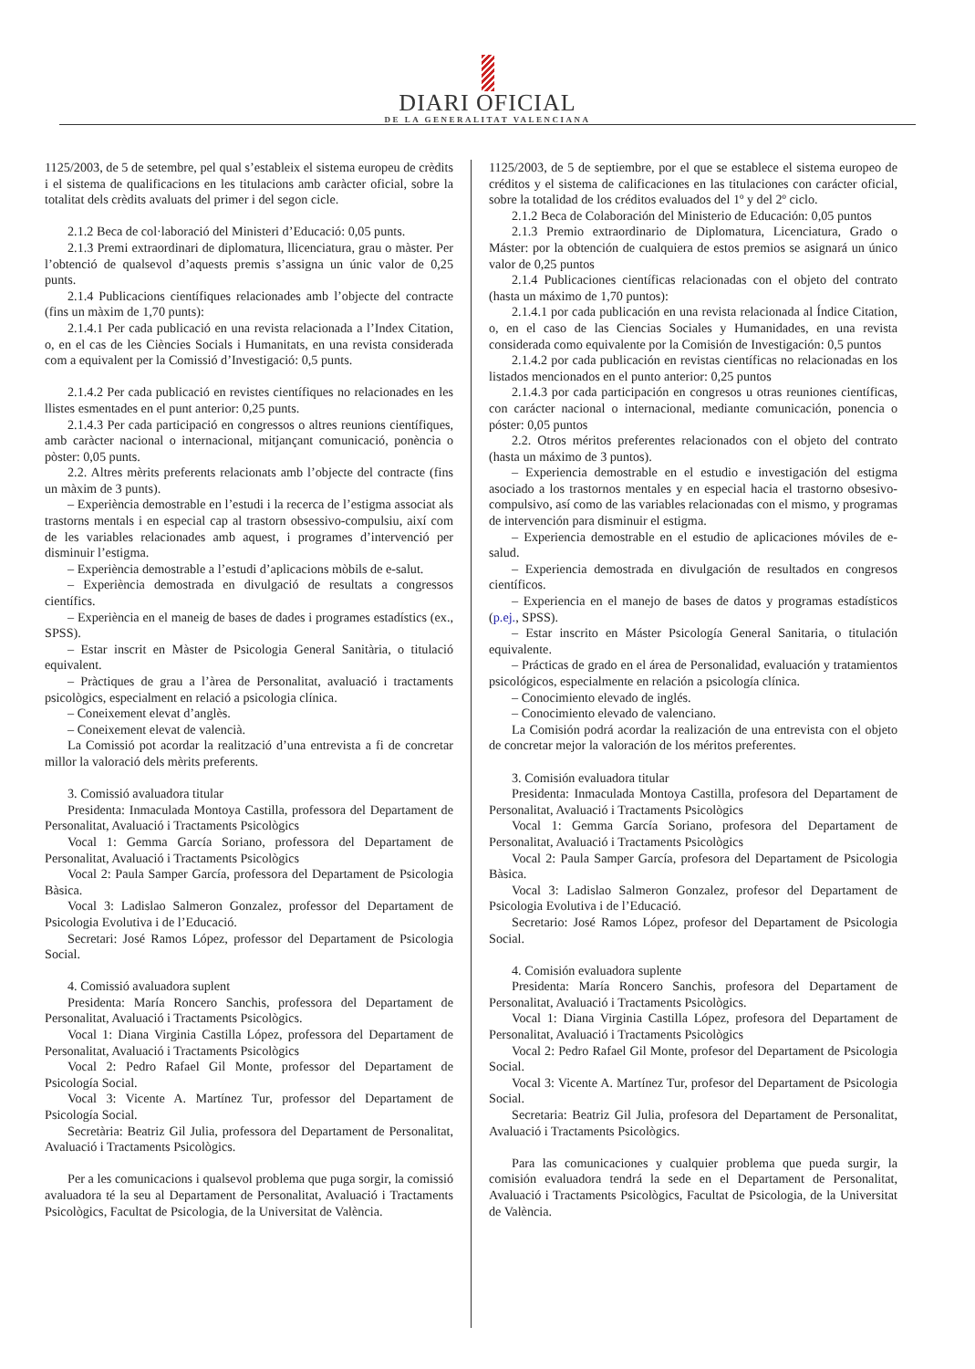DIARI OFICIAL
DE LA GENERALITAT VALENCIANA
1125/2003, de 5 de setembre, pel qual s’estableix el sistema europeu de crèdits i el sistema de qualificacions en les titulacions amb caràcter oficial, sobre la totalitat dels crèdits avaluats del primer i del segon cicle.
2.1.2 Beca de col·laboració del Ministeri d’Educació: 0,05 punts.
2.1.3 Premi extraordinari de diplomatura, llicenciatura, grau o màster. Per l’obtenció de qualsevol d’aquests premis s’assigna un únic valor de 0,25 punts.
2.1.4 Publicacions científiques relacionades amb l’objecte del contracte (fins un màxim de 1,70 punts):
2.1.4.1 Per cada publicació en una revista relacionada a l’Index Citation, o, en el cas de les Ciències Socials i Humanitats, en una revista considerada com a equivalent per la Comissió d’Investigació: 0,5 punts.
2.1.4.2 Per cada publicació en revistes científiques no relacionades en les llistes esmentades en el punt anterior: 0,25 punts.
2.1.4.3 Per cada participació en congressos o altres reunions científiques, amb caràcter nacional o internacional, mitjançant comunicació, ponència o pòster: 0,05 punts.
2.2. Altres mèrits preferents relacionats amb l’objecte del contracte (fins un màxim de 3 punts).
– Experiència demostrable en l’estudi i la recerca de l’estigma associat als trastorns mentals i en especial cap al trastorn obsessivo-compulsiu, així com de les variables relacionades amb aquest, i programes d’intervenció per disminuir l’estigma.
– Experiència demostrable a l’estudi d’aplicacions mòbils de e-salut.
– Experiència demostrada en divulgació de resultats a congressos científics.
– Experiència en el maneig de bases de dades i programes estadístics (ex., SPSS).
– Estar inscrit en Màster de Psicologia General Sanitària, o titulació equivalent.
– Pràctiques de grau a l’àrea de Personalitat, avaluació i tractaments psicològics, especialment en relació a psicologia clínica.
– Coneixement elevat d’anglès.
– Coneixement elevat de valencià.
La Comissió pot acordar la realització d’una entrevista a fi de concretar millor la valoració dels mèrits preferents.
3. Comissió avaluadora titular
Presidenta: Inmaculada Montoya Castilla, professora del Departament de Personalitat, Avaluació i Tractaments Psicològics
Vocal 1: Gemma García Soriano, professora del Departament de Personalitat, Avaluació i Tractaments Psicològics
Vocal 2: Paula Samper García, professora del Departament de Psicologia Bàsica.
Vocal 3: Ladislao Salmeron Gonzalez, professor del Departament de Psicologia Evolutiva i de l’Educació.
Secretari: José Ramos López, professor del Departament de Psicologia Social.
4. Comissió avaluadora suplent
Presidenta: María Roncero Sanchis, professora del Departament de Personalitat, Avaluació i Tractaments Psicològics.
Vocal 1: Diana Virginia Castilla López, professora del Departament de Personalitat, Avaluació i Tractaments Psicològics
Vocal 2: Pedro Rafael Gil Monte, professor del Departament de Psicología Social.
Vocal 3: Vicente A. Martínez Tur, professor del Departament de Psicología Social.
Secretària: Beatriz Gil Julia, professora del Departament de Personalitat, Avaluació i Tractaments Psicològics.
Per a les comunicacions i qualsevol problema que puga sorgir, la comissió avaluadora té la seu al Departament de Personalitat, Avaluació i Tractaments Psicològics, Facultat de Psicologia, de la Universitat de València.
1125/2003, de 5 de septiembre, por el que se establece el sistema europeo de créditos y el sistema de calificaciones en las titulaciones con carácter oficial, sobre la totalidad de los créditos evaluados del 1º y del 2º ciclo.
2.1.2 Beca de Colaboración del Ministerio de Educación: 0,05 puntos
2.1.3 Premio extraordinario de Diplomatura, Licenciatura, Grado o Máster: por la obtención de cualquiera de estos premios se asignará un único valor de 0,25 puntos
2.1.4 Publicaciones científicas relacionadas con el objeto del contrato (hasta un máximo de 1,70 puntos):
2.1.4.1 por cada publicación en una revista relacionada al Índice Citation, o, en el caso de las Ciencias Sociales y Humanidades, en una revista considerada como equivalente por la Comisión de Investigación: 0,5 puntos
2.1.4.2 por cada publicación en revistas científicas no relacionadas en los listados mencionados en el punto anterior: 0,25 puntos
2.1.4.3 por cada participación en congresos u otras reuniones científicas, con carácter nacional o internacional, mediante comunicación, ponencia o póster: 0,05 puntos
2.2. Otros méritos preferentes relacionados con el objeto del contrato (hasta un máximo de 3 puntos).
– Experiencia demostrable en el estudio e investigación del estigma asociado a los trastornos mentales y en especial hacia el trastorno obsesivo-compulsivo, así como de las variables relacionadas con el mismo, y programas de intervención para disminuir el estigma.
– Experiencia demostrable en el estudio de aplicaciones móviles de e-salud.
– Experiencia demostrada en divulgación de resultados en congresos científicos.
– Experiencia en el manejo de bases de datos y programas estadísticos (p.ej., SPSS).
– Estar inscrito en Máster Psicología General Sanitaria, o titulación equivalente.
– Prácticas de grado en el área de Personalidad, evaluación y tratamientos psicológicos, especialmente en relación a psicología clínica.
– Conocimiento elevado de inglés.
– Conocimiento elevado de valenciano.
La Comisión podrá acordar la realización de una entrevista con el objeto de concretar mejor la valoración de los méritos preferentes.
3. Comisión evaluadora titular
Presidenta: Inmaculada Montoya Castilla, profesora del Departament de Personalitat, Avaluació i Tractaments Psicològics
Vocal 1: Gemma García Soriano, profesora del Departament de Personalitat, Avaluació i Tractaments Psicològics
Vocal 2: Paula Samper García, profesora del Departament de Psicologia Bàsica.
Vocal 3: Ladislao Salmeron Gonzalez, profesor del Departament de Psicologia Evolutiva i de l’Educació.
Secretario: José Ramos López, profesor del Departament de Psicologia Social.
4. Comisión evaluadora suplente
Presidenta: María Roncero Sanchis, profesora del Departament de Personalitat, Avaluació i Tractaments Psicològics.
Vocal 1: Diana Virginia Castilla López, profesora del Departament de Personalitat, Avaluació i Tractaments Psicològics
Vocal 2: Pedro Rafael Gil Monte, profesor del Departament de Psicologia Social.
Vocal 3: Vicente A. Martínez Tur, profesor del Departament de Psicologia Social.
Secretaria: Beatriz Gil Julia, profesora del Departament de Personalitat, Avaluació i Tractaments Psicològics.
Para las comunicaciones y cualquier problema que pueda surgir, la comisión evaluadora tendrá la sede en el Departament de Personalitat, Avaluació i Tractaments Psicològics, Facultat de Psicologia, de la Universitat de València.